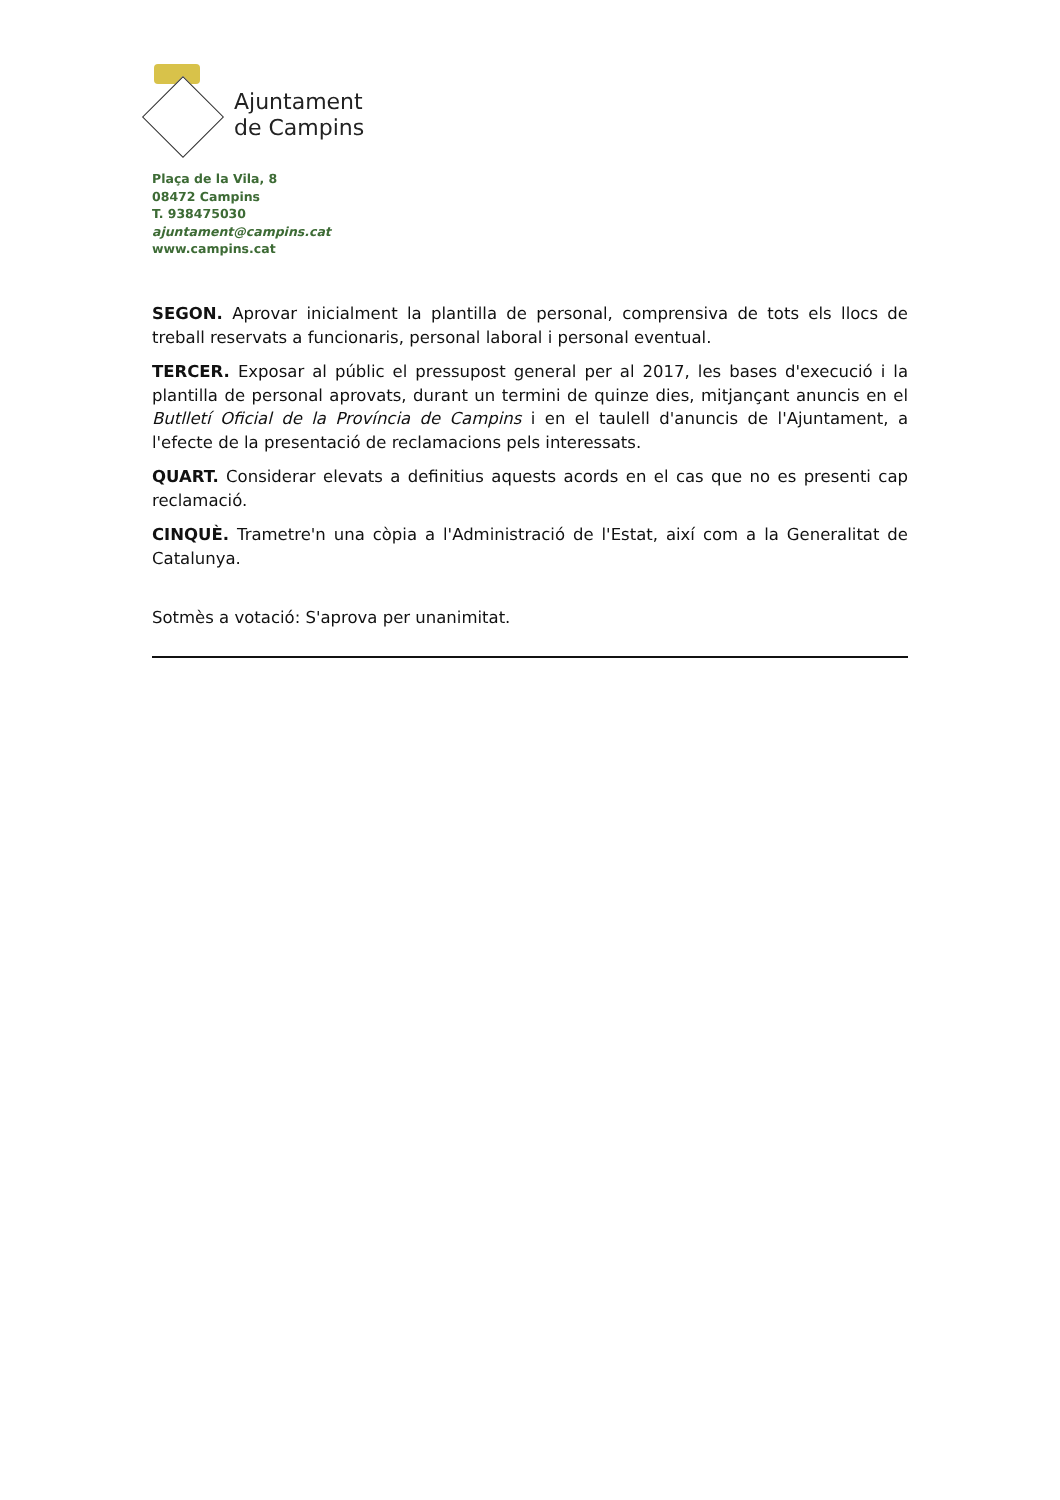Ajuntament
de Campins
Plaça de la Vila, 8
08472 Campins
T. 938475030
ajuntament@campins.cat
www.campins.cat
SEGON. Aprovar inicialment la plantilla de personal, comprensiva de tots els llocs de treball reservats a funcionaris, personal laboral i personal eventual.
TERCER. Exposar al públic el pressupost general per al 2017, les bases d'execució i la plantilla de personal aprovats, durant un termini de quinze dies, mitjançant anuncis en el Butlletí Oficial de la Província de Campins i en el taulell d'anuncis de l'Ajuntament, a l'efecte de la presentació de reclamacions pels interessats.
QUART. Considerar elevats a definitius aquests acords en el cas que no es presenti cap reclamació.
CINQUÈ. Trametre'n una còpia a l'Administració de l'Estat, així com a la Generalitat de Catalunya.
Sotmès a votació: S'aprova per unanimitat.